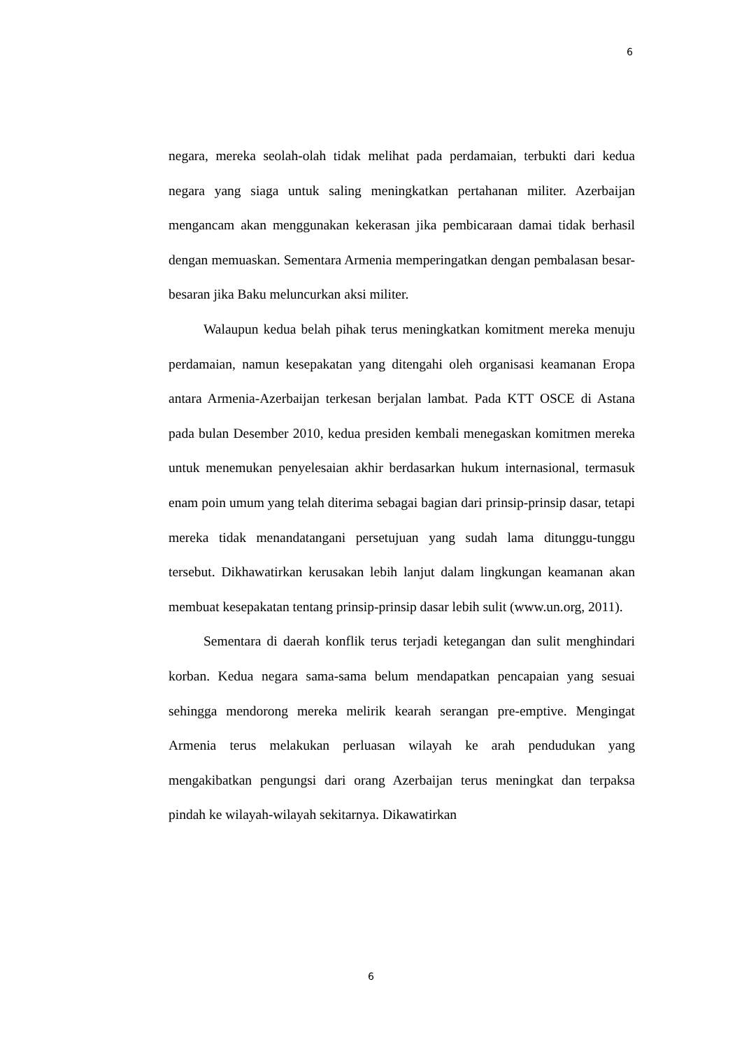6
negara, mereka seolah-olah tidak melihat pada perdamaian, terbukti dari kedua negara yang siaga untuk saling meningkatkan pertahanan militer. Azerbaijan mengancam akan menggunakan kekerasan jika pembicaraan damai tidak berhasil dengan memuaskan. Sementara Armenia memperingatkan dengan pembalasan besar-besaran jika Baku meluncurkan aksi militer.
Walaupun kedua belah pihak terus meningkatkan komitment mereka menuju perdamaian, namun kesepakatan yang ditengahi oleh organisasi keamanan Eropa antara Armenia-Azerbaijan terkesan berjalan lambat. Pada KTT OSCE di Astana pada bulan Desember 2010, kedua presiden kembali menegaskan komitmen mereka untuk menemukan penyelesaian akhir berdasarkan hukum internasional, termasuk enam poin umum yang telah diterima sebagai bagian dari prinsip-prinsip dasar, tetapi mereka tidak menandatangani persetujuan yang sudah lama ditunggu-tunggu tersebut. Dikhawatirkan kerusakan lebih lanjut dalam lingkungan keamanan akan membuat kesepakatan tentang prinsip-prinsip dasar lebih sulit (www.un.org, 2011).
Sementara di daerah konflik terus terjadi ketegangan dan sulit menghindari korban. Kedua negara sama-sama belum mendapatkan pencapaian yang sesuai sehingga mendorong mereka melirik kearah serangan pre-emptive. Mengingat Armenia terus melakukan perluasan wilayah ke arah pendudukan yang mengakibatkan pengungsi dari orang Azerbaijan terus meningkat dan terpaksa pindah ke wilayah-wilayah sekitarnya. Dikawatirkan
6